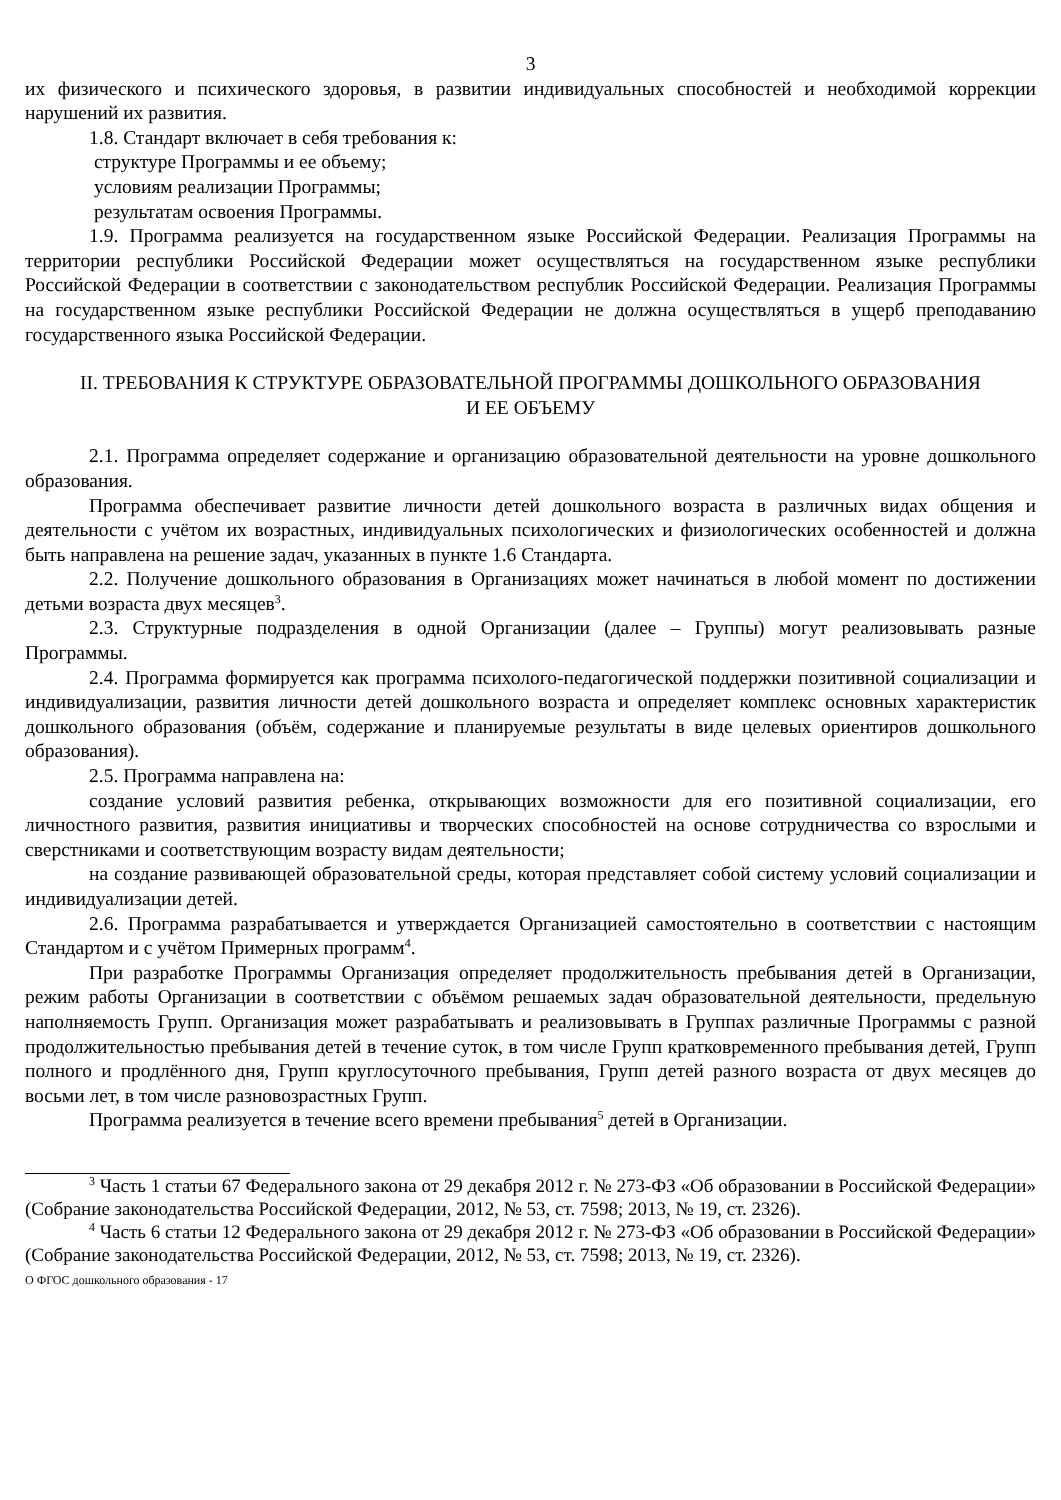3
их физического и психического здоровья, в развитии индивидуальных способностей и необходимой коррекции нарушений их развития.
1.8. Стандарт включает в себя требования к:
структуре Программы и ее объему;
условиям реализации Программы;
результатам освоения Программы.
1.9. Программа реализуется на государственном языке Российской Федерации. Реализация Программы на территории республики Российской Федерации может осуществляться на государственном языке республики Российской Федерации в соответствии с законодательством республик Российской Федерации. Реализация Программы на государственном языке республики Российской Федерации не должна осуществляться в ущерб преподаванию государственного языка Российской Федерации.
II. ТРЕБОВАНИЯ К СТРУКТУРЕ ОБРАЗОВАТЕЛЬНОЙ ПРОГРАММЫ ДОШКОЛЬНОГО ОБРАЗОВАНИЯ
И ЕЕ ОБЪЕМУ
2.1. Программа определяет содержание и организацию образовательной деятельности на уровне дошкольного образования.
Программа обеспечивает развитие личности детей дошкольного возраста в различных видах общения и деятельности с учётом их возрастных, индивидуальных психологических и физиологических особенностей и должна быть направлена на решение задач, указанных в пункте 1.6 Стандарта.
2.2. Получение дошкольного образования в Организациях может начинаться в любой момент по достижении детьми возраста двух месяцев<sup>3</sup>.
2.3. Структурные подразделения в одной Организации (далее – Группы) могут реализовывать разные Программы.
2.4. Программа формируется как программа психолого-педагогической поддержки позитивной социализации и индивидуализации, развития личности детей дошкольного возраста и определяет комплекс основных характеристик дошкольного образования (объём, содержание и планируемые результаты в виде целевых ориентиров дошкольного образования).
2.5. Программа направлена на:
создание условий развития ребенка, открывающих возможности для его позитивной социализации, его личностного развития, развития инициативы и творческих способностей на основе сотрудничества со взрослыми и сверстниками и соответствующим возрасту видам деятельности;
на создание развивающей образовательной среды, которая представляет собой систему условий социализации и индивидуализации детей.
2.6. Программа разрабатывается и утверждается Организацией самостоятельно в соответствии с настоящим Стандартом и с учётом Примерных программ<sup>4</sup>.
При разработке Программы Организация определяет продолжительность пребывания детей в Организации, режим работы Организации в соответствии с объёмом решаемых задач образовательной деятельности, предельную наполняемость Групп. Организация может разрабатывать и реализовывать в Группах различные Программы с разной продолжительностью пребывания детей в течение суток, в том числе Групп кратковременного пребывания детей, Групп полного и продлённого дня, Групп круглосуточного пребывания, Групп детей разного возраста от двух месяцев до восьми лет, в том числе разновозрастных Групп.
Программа реализуется в течение всего времени пребывания<sup>5</sup> детей в Организации.
<sup>3</sup> Часть 1 статьи 67 Федерального закона от 29 декабря 2012 г. № 273-ФЗ «Об образовании в Российской Федерации» (Собрание законодательства Российской Федерации, 2012, № 53, ст. 7598; 2013, № 19, ст. 2326).
<sup>4</sup> Часть 6 статьи 12 Федерального закона от 29 декабря 2012 г. № 273-ФЗ «Об образовании в Российской Федерации» (Собрание законодательства Российской Федерации, 2012, № 53, ст. 7598; 2013, № 19, ст. 2326).
О ФГОС дошкольного образования - 17